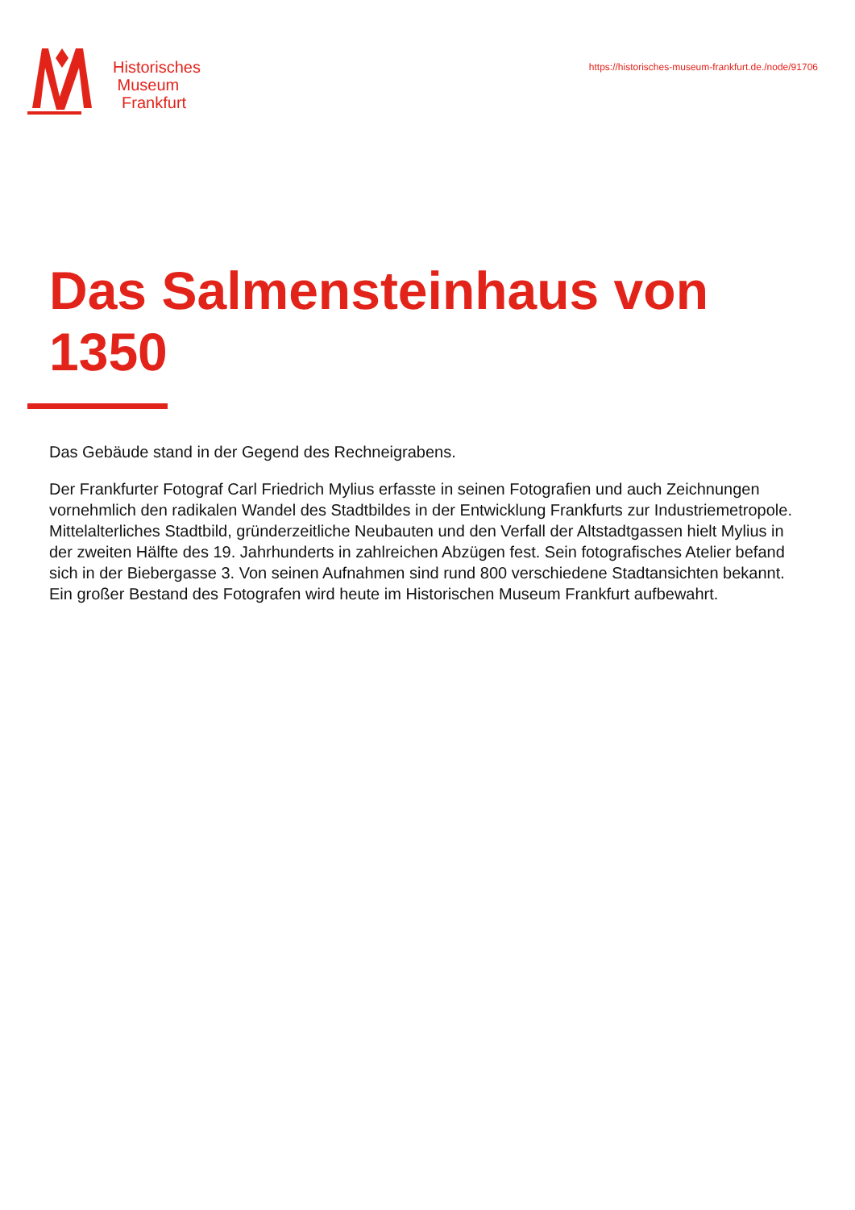Historisches
Museum
Frankfurt
https://historisches-museum-frankfurt.de./node/91706
Das Salmensteinhaus von
1350
Das Gebäude stand in der Gegend des Rechneigrabens.
Der Frankfurter Fotograf Carl Friedrich Mylius erfasste in seinen Fotografien und auch Zeichnungen vornehmlich den radikalen Wandel des Stadtbildes in der Entwicklung Frankfurts zur Industriemetropole. Mittelalterliches Stadtbild, gründerzeitliche Neubauten und den Verfall der Altstadtgassen hielt Mylius in der zweiten Hälfte des 19. Jahrhunderts in zahlreichen Abzügen fest. Sein fotografisches Atelier befand sich in der Biebergasse 3. Von seinen Aufnahmen sind rund 800 verschiedene Stadtansichten bekannt. Ein großer Bestand des Fotografen wird heute im Historischen Museum Frankfurt aufbewahrt.